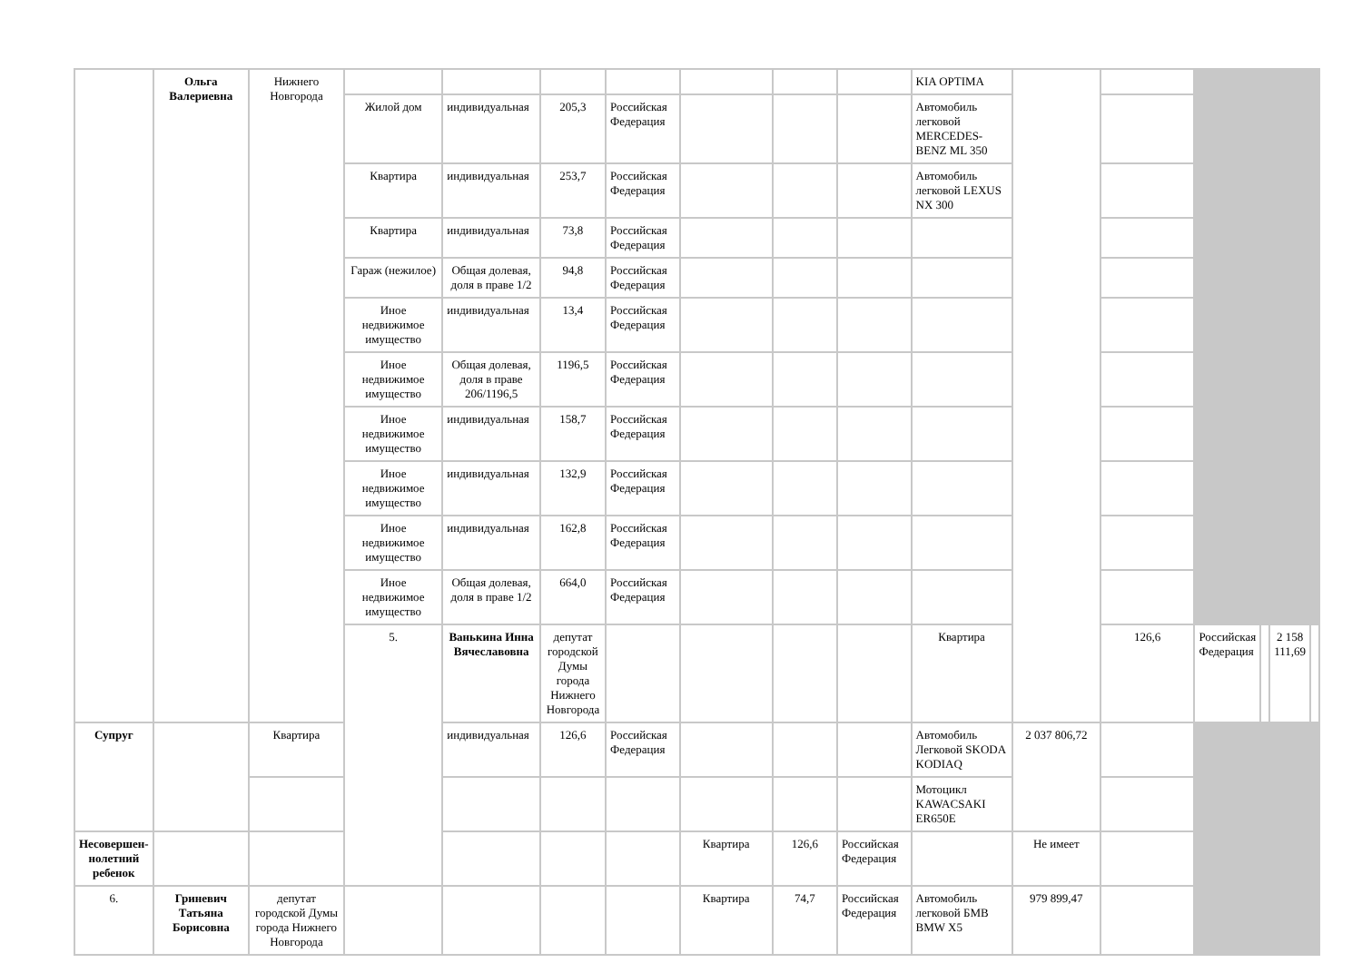| | Ольга Валериевна | Нижнего Новгорода | | | | | | | | KIA OPTIMA | | | | | | |
| | | | Жилой дом | индивидуальная | 205,3 | Российская Федерация | | | | Автомобиль легковой MERCEDES-BENZ ML 350 | | | | | | |
| | | | Квартира | индивидуальная | 253,7 | Российская Федерация | | | | Автомобиль легковой LEXUS NX 300 | | | | | | |
| | | | Квартира | индивидуальная | 73,8 | Российская Федерация | | | | | | | | | | |
| | | | Гараж (нежилое) | Общая долевая, доля в праве 1/2 | 94,8 | Российская Федерация | | | | | | | | | | |
| | | | Иное недвижимое имущество | индивидуальная | 13,4 | Российская Федерация | | | | | | | | | | |
| | | | Иное недвижимое имущество | Общая долевая, доля в праве 206/1196,5 | 1196,5 | Российская Федерация | | | | | | | | | | |
| | | | Иное недвижимое имущество | индивидуальная | 158,7 | Российская Федерация | | | | | | | | | | |
| | | | Иное недвижимое имущество | индивидуальная | 132,9 | Российская Федерация | | | | | | | | | | |
| | | | Иное недвижимое имущество | индивидуальная | 162,8 | Российская Федерация | | | | | | | | | | |
| | | | Иное недвижимое имущество | Общая долевая, доля в праве 1/2 | 664,0 | Российская Федерация | | | | | | | | | | |
| | | | 5. | Ванькина Инна Вячеславовна | депутат городской Думы города Нижнего Новгорода | | | | | Квартира | | 126,6 | Российская Федерация | | 2 158 111,69 | |
| Супруг | | Квартира | | индивидуальная | 126,6 | Российская Федерация | | | | Автомобиль Легковой SKODA KODIAQ | 2 037 806,72 | | | | | |
| | | | | | | | | | | Мотоцикл KAWACSAKI ER650E | | | | | | |
| Несовершен-нолетний ребенок | | | | | | | Квартира | 126,6 | Российская Федерация | | Не имеет | | | | | |
| 6. | Гриневич Татьяна Борисовна | депутат городской Думы города Нижнего Новгорода | | | | | Квартира | 74,7 | Российская Федерация | Автомобиль легковой БМВ BMW X5 | 979 899,47 | | | | | |